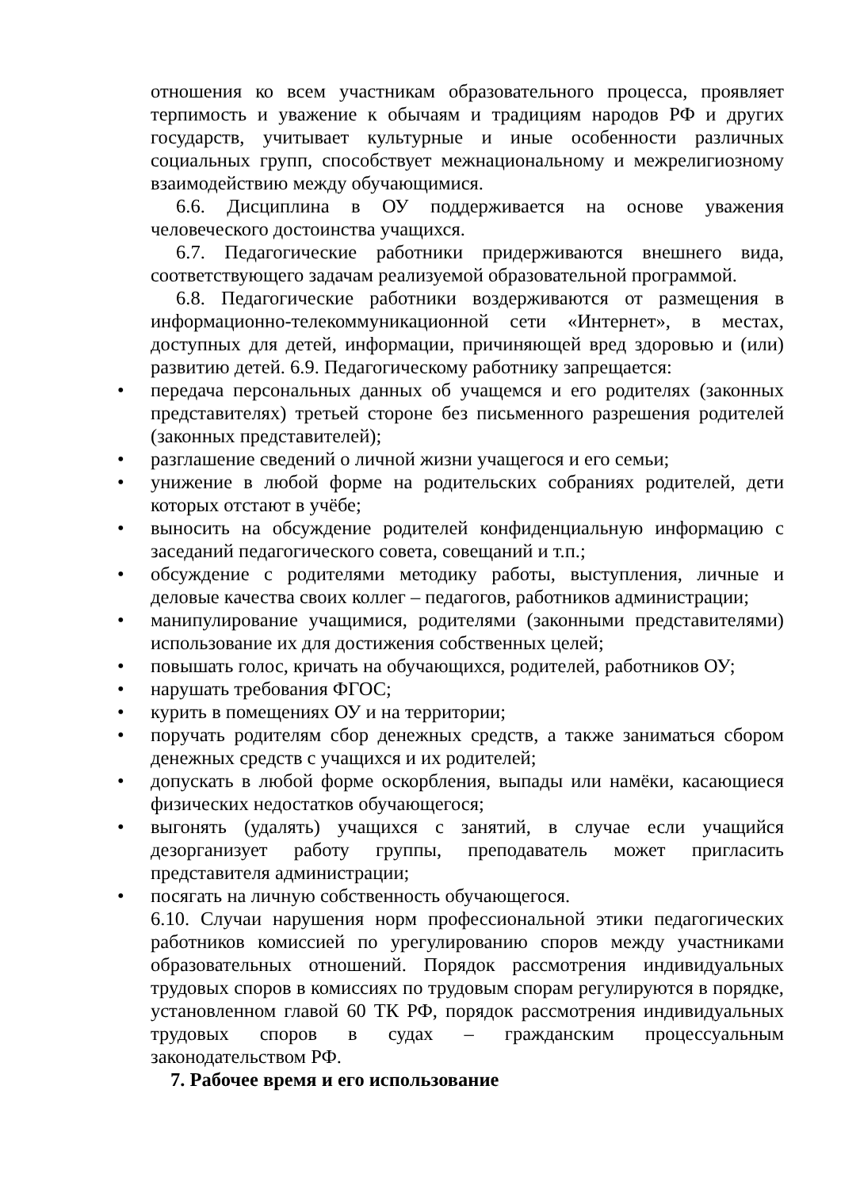отношения ко всем участникам образовательного процесса, проявляет терпимость и уважение к обычаям и традициям народов РФ и других государств, учитывает культурные и иные особенности различных социальных групп, способствует межнациональному и межрелигиозному взаимодействию между обучающимися.
6.6. Дисциплина в ОУ поддерживается на основе уважения человеческого достоинства учащихся.
6.7. Педагогические работники придерживаются внешнего вида, соответствующего задачам реализуемой образовательной программой.
6.8. Педагогические работники воздерживаются от размещения в информационно-телекоммуникационной сети «Интернет», в местах, доступных для детей, информации, причиняющей вред здоровью и (или) развитию детей. 6.9. Педагогическому работнику запрещается:
• передача персональных данных об учащемся и его родителях (законных представителях) третьей стороне без письменного разрешения родителей (законных представителей);
• разглашение сведений о личной жизни учащегося и его семьи;
• унижение в любой форме на родительских собраниях родителей, дети которых отстают в учёбе;
• выносить на обсуждение родителей конфиденциальную информацию с заседаний педагогического совета, совещаний и т.п.;
• обсуждение с родителями методику работы, выступления, личные и деловые качества своих коллег – педагогов, работников администрации;
• манипулирование учащимися, родителями (законными представителями) использование их для достижения собственных целей;
• повышать голос, кричать на обучающихся, родителей, работников ОУ;
• нарушать требования ФГОС;
• курить в помещениях ОУ и на территории;
• поручать родителям сбор денежных средств, а также заниматься сбором денежных средств с учащихся и их родителей;
• допускать в любой форме оскорбления, выпады или намёки, касающиеся физических недостатков обучающегося;
• выгонять (удалять) учащихся с занятий, в случае если учащийся дезорганизует работу группы, преподаватель может пригласить представителя администрации;
• посягать на личную собственность обучающегося.
6.10. Случаи нарушения норм профессиональной этики педагогических работников комиссией по урегулированию споров между участниками образовательных отношений. Порядок рассмотрения индивидуальных трудовых споров в комиссиях по трудовым спорам регулируются в порядке, установленном главой 60 ТК РФ, порядок рассмотрения индивидуальных трудовых споров в судах – гражданским процессуальным законодательством РФ.
7. Рабочее время и его использование